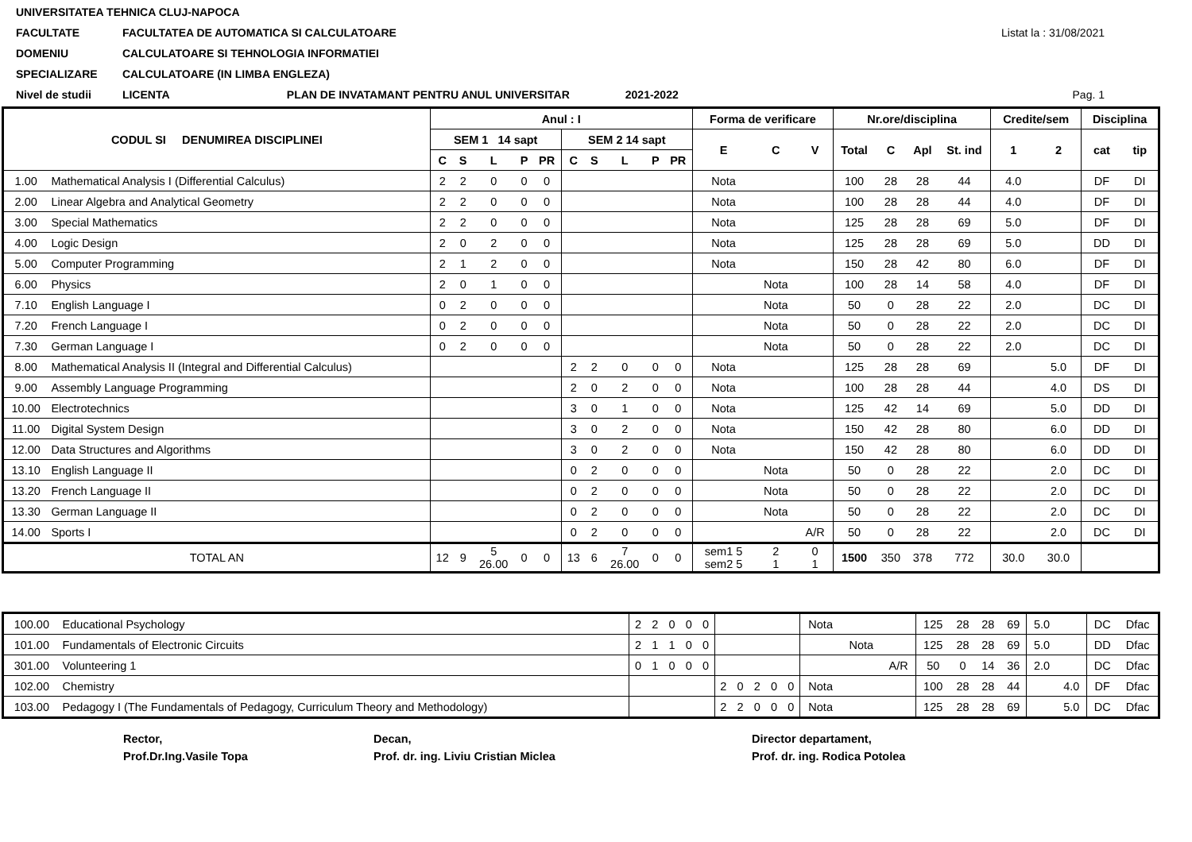UNIVERSITATEA TEHNICA CLUJ-NAPOCA
FACULTATE FACULTATEA DE AUTOMATICA SI CALCULATOARE Listat la : 31/08/2021
DOMENIU CALCULATOARE SI TEHNOLOGIA INFORMATIEI
SPECIALIZARE CALCULATOARE (IN LIMBA ENGLEZA)
Nivel de studii LICENTA PLAN DE INVATAMANT PENTRU ANUL UNIVERSITAR 2021-2022 Pag. 1
| CODUL SI DENUMIREA DISCIPLINEI | | Anul : I | | | | | | | | | | Forma de verificare | | | Nr.ore/disciplina | | | | Credite/sem | | Disciplina | |
| --- | --- | --- | --- | --- | --- | --- | --- | --- | --- | --- | --- | --- | --- | --- | --- | --- | --- | --- | --- | --- | --- | --- |
| | | SEM 1 14 sapt | | | | | SEM 2 14 sapt | | | | | E | C | V | Total | C | Apl | St. ind | 1 | 2 | cat | tip |
| | | C | S | L | P | PR | C | S | L | P | PR | | | | | | | | | | | |
| 1.00 | Mathematical Analysis I (Differential Calculus) | 2 | 2 | 0 | 0 | 0 | | | | | | Nota | | | 100 | 28 | 28 | 44 | 4.0 | | DF | DI |
| 2.00 | Linear Algebra and Analytical Geometry | 2 | 2 | 0 | 0 | 0 | | | | | | Nota | | | 100 | 28 | 28 | 44 | 4.0 | | DF | DI |
| 3.00 | Special Mathematics | 2 | 2 | 0 | 0 | 0 | | | | | | Nota | | | 125 | 28 | 28 | 69 | 5.0 | | DF | DI |
| 4.00 | Logic Design | 2 | 0 | 2 | 0 | 0 | | | | | | Nota | | | 125 | 28 | 28 | 69 | 5.0 | | DD | DI |
| 5.00 | Computer Programming | 2 | 1 | 2 | 0 | 0 | | | | | | Nota | | | 150 | 28 | 42 | 80 | 6.0 | | DF | DI |
| 6.00 | Physics | 2 | 0 | 1 | 0 | 0 | | | | | | | Nota | | 100 | 28 | 14 | 58 | 4.0 | | DF | DI |
| 7.10 | English Language I | 0 | 2 | 0 | 0 | 0 | | | | | | | Nota | | 50 | 0 | 28 | 22 | 2.0 | | DC | DI |
| 7.20 | French Language I | 0 | 2 | 0 | 0 | 0 | | | | | | | Nota | | 50 | 0 | 28 | 22 | 2.0 | | DC | DI |
| 7.30 | German Language I | 0 | 2 | 0 | 0 | 0 | | | | | | | Nota | | 50 | 0 | 28 | 22 | 2.0 | | DC | DI |
| 8.00 | Mathematical Analysis II (Integral and Differential Calculus) | | | | | | 2 | 2 | 0 | 0 | 0 | Nota | | | 125 | 28 | 28 | 69 | | 5.0 | DF | DI |
| 9.00 | Assembly Language Programming | | | | | | 2 | 0 | 2 | 0 | 0 | Nota | | | 100 | 28 | 28 | 44 | | 4.0 | DS | DI |
| 10.00 | Electrotechnics | | | | | | 3 | 0 | 1 | 0 | 0 | Nota | | | 125 | 42 | 14 | 69 | | 5.0 | DD | DI |
| 11.00 | Digital System Design | | | | | | 3 | 0 | 2 | 0 | 0 | Nota | | | 150 | 42 | 28 | 80 | | 6.0 | DD | DI |
| 12.00 | Data Structures and Algorithms | | | | | | 3 | 0 | 2 | 0 | 0 | Nota | | | 150 | 42 | 28 | 80 | | 6.0 | DD | DI |
| 13.10 | English Language II | | | | | | 0 | 2 | 0 | 0 | 0 | | Nota | | 50 | 0 | 28 | 22 | | 2.0 | DC | DI |
| 13.20 | French Language II | | | | | | 0 | 2 | 0 | 0 | 0 | | Nota | | 50 | 0 | 28 | 22 | | 2.0 | DC | DI |
| 13.30 | German Language II | | | | | | 0 | 2 | 0 | 0 | 0 | | Nota | | 50 | 0 | 28 | 22 | | 2.0 | DC | DI |
| 14.00 | Sports I | | | | | | 0 | 2 | 0 | 0 | 0 | | | A/R | 50 | 0 | 28 | 22 | | 2.0 | DC | DI |
| TOTAL AN | | 12 | 9 | 5 26.00 | 0 | 0 | 13 | 6 | 7 26.00 | 0 | 0 | sem1 5 sem2 5 | 2 1 | 0 1 | 1500 | 350 | 378 | 772 | 30.0 | 30.0 | | |
| 100.00 | Educational Psychology | 2 | 2 | 0 | 0 | 0 | | | | | | Nota | | | 125 | 28 | 28 | 69 | 5.0 | | DC | Dfac |
| 101.00 | Fundamentals of Electronic Circuits | 2 | 1 | 1 | 0 | 0 | | | | | | | Nota | | 125 | 28 | 28 | 69 | 5.0 | | DD | Dfac |
| 301.00 | Volunteering 1 | 0 | 1 | 0 | 0 | 0 | | | | | | | | A/R | 50 | 0 | 14 | 36 | 2.0 | | DC | Dfac |
| 102.00 | Chemistry | | | | | | 2 | 0 | 2 | 0 | 0 | Nota | | | 100 | 28 | 28 | 44 | | 4.0 | DF | Dfac |
| 103.00 | Pedagogy I (The Fundamentals of Pedagogy, Curriculum Theory and Methodology) | | | | | | 2 | 2 | 0 | 0 | 0 | Nota | | | 125 | 28 | 28 | 69 | | 5.0 | DC | Dfac |
Rector,
Prof.Dr.Ing.Vasile Topa
Decan,
Prof. dr. ing. Liviu Cristian Miclea
Director departament,
Prof. dr. ing. Rodica Potolea